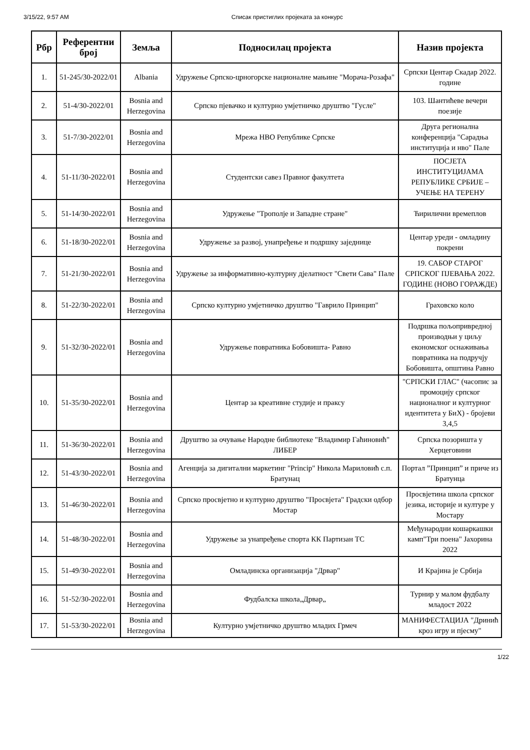3/15/22, 9:57 AM Списак пристиглих пројеката за конкурс
| Рбр | Референтни број | Земља | Подносилац пројекта | Назив пројекта |
| --- | --- | --- | --- | --- |
| 1. | 51-245/30-2022/01 | Albania | Удружење Српско-црногорске националне мањине "Морача-Розафа" | Српски Центар Скадар 2022. године |
| 2. | 51-4/30-2022/01 | Bosnia and Herzegovina | Српско пјевачко и културно умјетничко друштво "Гусле" | 103. Шантићеве вечери поезије |
| 3. | 51-7/30-2022/01 | Bosnia and Herzegovina | Мрежа НВО Републике Српске | Друга регионална конференција "Сарадња институција и нво" Пале |
| 4. | 51-11/30-2022/01 | Bosnia and Herzegovina | Студентски савез Правног факултета | ПОСЈЕТА ИНСТИТУЦИЈАМА РЕПУБЛИКЕ СРБИЈЕ – УЧЕЊЕ НА ТЕРЕНУ |
| 5. | 51-14/30-2022/01 | Bosnia and Herzegovina | Удружење "Трополје и Западне стране" | Ћирилични времеплов |
| 6. | 51-18/30-2022/01 | Bosnia and Herzegovina | Удружење за развој, унапређење и подршку заједнице | Центар уреди - омладину покрени |
| 7. | 51-21/30-2022/01 | Bosnia and Herzegovina | Удружење за информативно-културну дјелатност "Свети Сава" Пале | 19. САБОР СТАРОГ СРПСКОГ ПЈЕВАЊА 2022. ГОДИНЕ (НОВО ГОРАЖДЕ) |
| 8. | 51-22/30-2022/01 | Bosnia and Herzegovina | Српско културно умјетничко друштво "Гаврило Принцип" | Граховско коло |
| 9. | 51-32/30-2022/01 | Bosnia and Herzegovina | Удружење повратника Бобовишта- Равно | Подршка пољопривредној производњи у циљу економског оснаживања повратника на подручју Бобовишта, општина Равно |
| 10. | 51-35/30-2022/01 | Bosnia and Herzegovina | Центар за креативне студије и праксу | "СРПСКИ ГЛАС" (часопис за промоцију српског националног и културног идентитета у БиХ) - бројеви 3,4,5 |
| 11. | 51-36/30-2022/01 | Bosnia and Herzegovina | Друштво за очување Народне библиотеке "Владимир Гаћиновић" ЛИБЕР | Српска позоришта у Херцеговини |
| 12. | 51-43/30-2022/01 | Bosnia and Herzegovina | Агенција за дигитални маркетинг "Princip" Никола Мариловић с.п. Братунац | Портал ”Принцип” и приче из Братунца |
| 13. | 51-46/30-2022/01 | Bosnia and Herzegovina | Српско просвјетно и културно друштво "Просвјета" Градски одбор Мостар | Просвјетина школа српског језика, историје и културе у Мостару |
| 14. | 51-48/30-2022/01 | Bosnia and Herzegovina | Удружење за унапређење спорта КК Партизан ТС | Међународни кошаркашки камп"Три поена" Јахорина 2022 |
| 15. | 51-49/30-2022/01 | Bosnia and Herzegovina | Омладинска организација "Дрвар" | И Крајина је Србија |
| 16. | 51-52/30-2022/01 | Bosnia and Herzegovina | Фудбалска школа„Дрвар„ | Турнир у малом фудбалу младост 2022 |
| 17. | 51-53/30-2022/01 | Bosnia and Herzegovina | Културно умјетничко друштво младих Грмеч | МАНИФЕСТАЦИЈА "Дринић кроз игру и пјесму" |
1/22